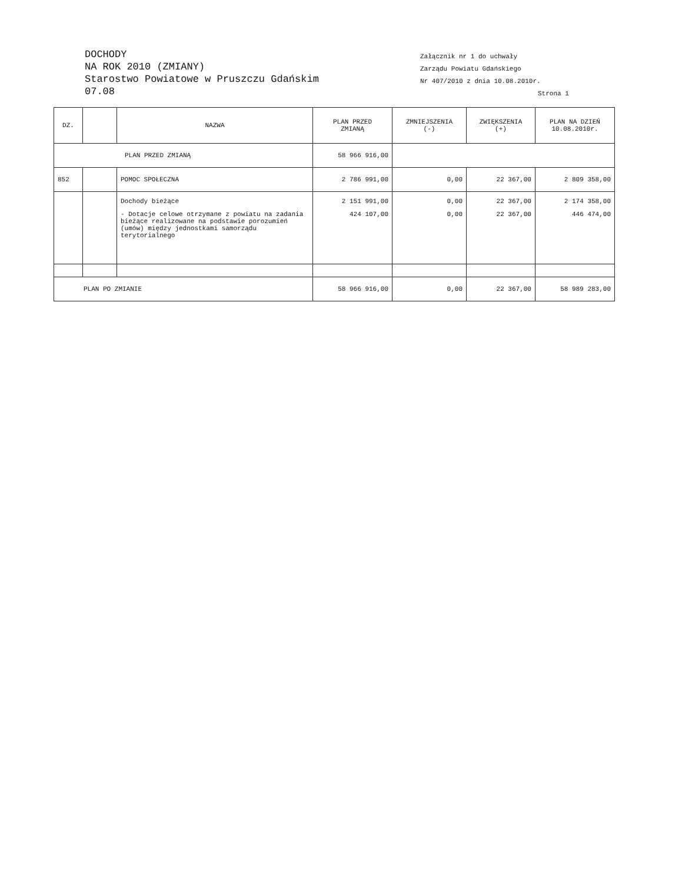DOCHODY
NA ROK 2010 (ZMIANY)
Starostwo Powiatowe w Pruszczu Gdańskim
07.08
Załącznik nr 1 do uchwały
Zarządu Powiatu Gdańskiego
Nr 407/2010 z dnia 10.08.2010r.
Strona 1
| DZ. | | NAZWA | PLAN PRZED ZMIANĄ | ZMNIEJSZENIA (-) | ZWIĘKSZENIA (+) | PLAN NA DZIEŃ 10.08.2010r. |
| --- | --- | --- | --- | --- | --- | --- |
| PLAN PRZED ZMIANĄ | | | 58 966 916,00 | | | |
| 852 | | POMOC SPOŁECZNA | 2 786 991,00 | 0,00 | 22 367,00 | 2 809 358,00 |
| | | Dochody bieżące | 2 151 991,00 | 0,00 | 22 367,00 | 2 174 358,00 |
| | | - Dotacje celowe otrzymane z powiatu na zadania bieżące realizowane na podstawie porozumień (umów) między jednostkami samorządu terytorialnego | 424 107,00 | 0,00 | 22 367,00 | 446 474,00 |
| PLAN PO ZMIANIE | | | 58 966 916,00 | 0,00 | 22 367,00 | 58 989 283,00 |